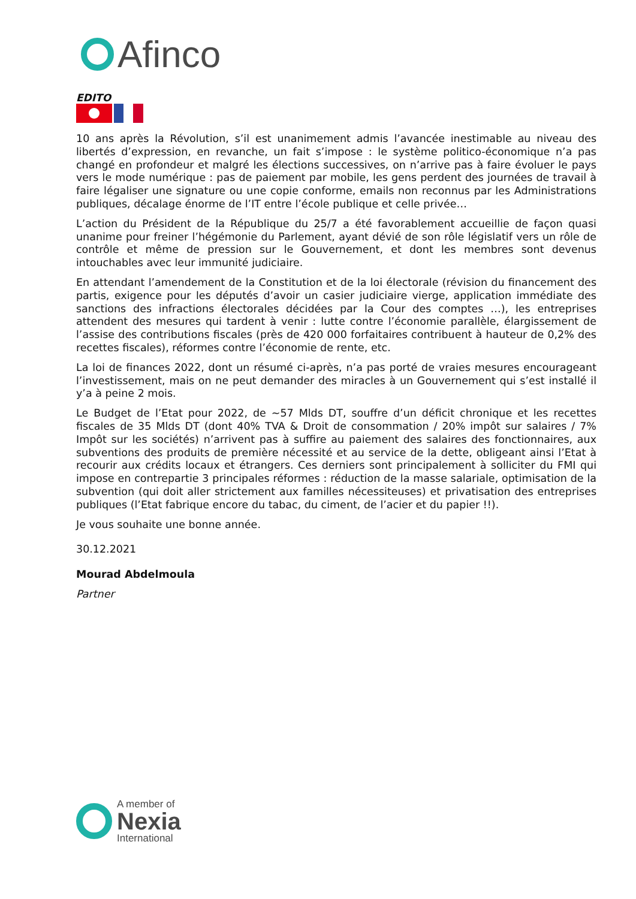Afinco
EDITO
10 ans après la Révolution, s’il est unanimement admis l’avancée inestimable au niveau des libertés d’expression, en revanche, un fait s’impose : le système politico-économique n’a pas changé en profondeur et malgré les élections successives, on n’arrive pas à faire évoluer le pays vers le mode numérique : pas de paiement par mobile, les gens perdent des journées de travail à faire légaliser une signature ou une copie conforme, emails non reconnus par les Administrations publiques, décalage énorme de l’IT entre l’école publique et celle privée…
L’action du Président de la République du 25/7 a été favorablement accueillie de façon quasi unanime pour freiner l’hégémonie du Parlement, ayant dévié de son rôle législatif vers un rôle de contrôle et même de pression sur le Gouvernement, et dont les membres sont devenus intouchables avec leur immunité judiciaire.
En attendant l’amendement de la Constitution et de la loi électorale (révision du financement des partis, exigence pour les députés d’avoir un casier judiciaire vierge, application immédiate des sanctions des infractions électorales décidées par la Cour des comptes …), les entreprises attendent des mesures qui tardent à venir : lutte contre l’économie parallèle, élargissement de l’assise des contributions fiscales (près de 420 000 forfaitaires contribuent à hauteur de 0,2% des recettes fiscales), réformes contre l’économie de rente, etc.
La loi de finances 2022, dont un résumé ci-après, n’a pas porté de vraies mesures encourageant l’investissement, mais on ne peut demander des miracles à un Gouvernement qui s’est installé il y’a à peine 2 mois.
Le Budget de l’Etat pour 2022, de ~57 Mlds DT, souffre d’un déficit chronique et les recettes fiscales de 35 Mlds DT (dont 40% TVA & Droit de consommation / 20% impôt sur salaires / 7% Impôt sur les sociétés) n’arrivent pas à suffire au paiement des salaires des fonctionnaires, aux subventions des produits de première nécessité et au service de la dette, obligeant ainsi l’Etat à recourir aux crédits locaux et étrangers. Ces derniers sont principalement à solliciter du FMI qui impose en contrepartie 3 principales réformes : réduction de la masse salariale, optimisation de la subvention (qui doit aller strictement aux familles nécessiteuses) et privatisation des entreprises publiques (l’Etat fabrique encore du tabac, du ciment, de l’acier et du papier !!).
Je vous souhaite une bonne année.
30.12.2021
Mourad Abdelmoula
Partner
A member of
Nexia
International